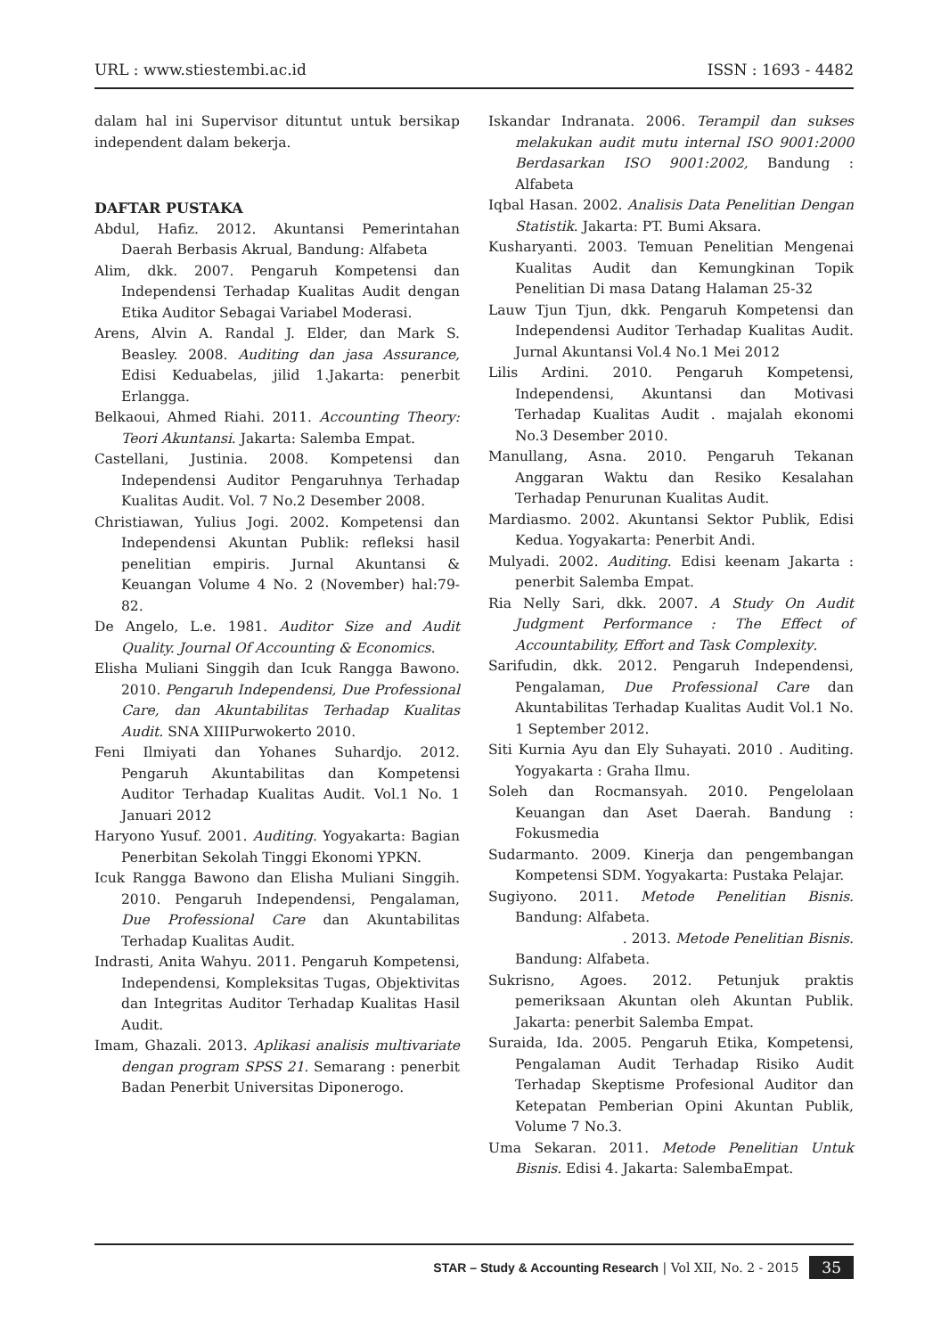URL : www.stiestembi.ac.id ISSN : 1693 - 4482
dalam hal ini Supervisor dituntut untuk bersikap independent dalam bekerja.
DAFTAR PUSTAKA
Abdul, Hafiz. 2012. Akuntansi Pemerintahan Daerah Berbasis Akrual, Bandung: Alfabeta
Alim, dkk. 2007. Pengaruh Kompetensi dan Independensi Terhadap Kualitas Audit dengan Etika Auditor Sebagai Variabel Moderasi.
Arens, Alvin A. Randal J. Elder, dan Mark S. Beasley. 2008. Auditing dan jasa Assurance, Edisi Keduabelas, jilid 1.Jakarta: penerbit Erlangga.
Belkaoui, Ahmed Riahi. 2011. Accounting Theory: Teori Akuntansi. Jakarta: Salemba Empat.
Castellani, Justinia. 2008. Kompetensi dan Independensi Auditor Pengaruhnya Terhadap Kualitas Audit. Vol. 7 No.2 Desember 2008.
Christiawan, Yulius Jogi. 2002. Kompetensi dan Independensi Akuntan Publik: refleksi hasil penelitian empiris. Jurnal Akuntansi & Keuangan Volume 4 No. 2 (November) hal:79-82.
De Angelo, L.e. 1981. Auditor Size and Audit Quality. Journal Of Accounting & Economics.
Elisha Muliani Singgih dan Icuk Rangga Bawono. 2010. Pengaruh Independensi, Due Professional Care, dan Akuntabilitas Terhadap Kualitas Audit. SNA XIIIPurwokerto 2010.
Feni Ilmiyati dan Yohanes Suhardjo. 2012. Pengaruh Akuntabilitas dan Kompetensi Auditor Terhadap Kualitas Audit. Vol.1 No. 1 Januari 2012
Haryono Yusuf. 2001. Auditing. Yogyakarta: Bagian Penerbitan Sekolah Tinggi Ekonomi YPKN.
Icuk Rangga Bawono dan Elisha Muliani Singgih. 2010. Pengaruh Independensi, Pengalaman, Due Professional Care dan Akuntabilitas Terhadap Kualitas Audit.
Indrasti, Anita Wahyu. 2011. Pengaruh Kompetensi, Independensi, Kompleksitas Tugas, Objektivitas dan Integritas Auditor Terhadap Kualitas Hasil Audit.
Imam, Ghazali. 2013. Aplikasi analisis multivariate dengan program SPSS 21. Semarang : penerbit Badan Penerbit Universitas Diponerogo.
Iskandar Indranata. 2006. Terampil dan sukses melakukan audit mutu internal ISO 9001:2000 Berdasarkan ISO 9001:2002, Bandung : Alfabeta
Iqbal Hasan. 2002. Analisis Data Penelitian Dengan Statistik. Jakarta: PT. Bumi Aksara.
Kusharyanti. 2003. Temuan Penelitian Mengenai Kualitas Audit dan Kemungkinan Topik Penelitian Di masa Datang Halaman 25-32
Lauw Tjun Tjun, dkk. Pengaruh Kompetensi dan Independensi Auditor Terhadap Kualitas Audit. Jurnal Akuntansi Vol.4 No.1 Mei 2012
Lilis Ardini. 2010. Pengaruh Kompetensi, Independensi, Akuntansi dan Motivasi Terhadap Kualitas Audit . majalah ekonomi No.3 Desember 2010.
Manullang, Asna. 2010. Pengaruh Tekanan Anggaran Waktu dan Resiko Kesalahan Terhadap Penurunan Kualitas Audit.
Mardiasmo. 2002. Akuntansi Sektor Publik, Edisi Kedua. Yogyakarta: Penerbit Andi.
Mulyadi. 2002. Auditing. Edisi keenam Jakarta : penerbit Salemba Empat.
Ria Nelly Sari, dkk. 2007. A Study On Audit Judgment Performance : The Effect of Accountability, Effort and Task Complexity.
Sarifudin, dkk. 2012. Pengaruh Independensi, Pengalaman, Due Professional Care dan Akuntabilitas Terhadap Kualitas Audit Vol.1 No. 1 September 2012.
Siti Kurnia Ayu dan Ely Suhayati. 2010 . Auditing. Yogyakarta : Graha Ilmu.
Soleh dan Rocmansyah. 2010. Pengelolaan Keuangan dan Aset Daerah. Bandung : Fokusmedia
Sudarmanto. 2009. Kinerja dan pengembangan Kompetensi SDM. Yogyakarta: Pustaka Pelajar.
Sugiyono. 2011. Metode Penelitian Bisnis. Bandung: Alfabeta.
. 2013. Metode Penelitian Bisnis.
Bandung: Alfabeta.
Sukrisno, Agoes. 2012. Petunjuk praktis pemeriksaan Akuntan oleh Akuntan Publik. Jakarta: penerbit Salemba Empat.
Suraida, Ida. 2005. Pengaruh Etika, Kompetensi, Pengalaman Audit Terhadap Risiko Audit Terhadap Skeptisme Profesional Auditor dan Ketepatan Pemberian Opini Akuntan Publik, Volume 7 No.3.
Uma Sekaran. 2011. Metode Penelitian Untuk Bisnis. Edisi 4. Jakarta: SalembaEmpat.
STAR – Study & Accounting Research | Vol XII, No. 2 - 2015 35